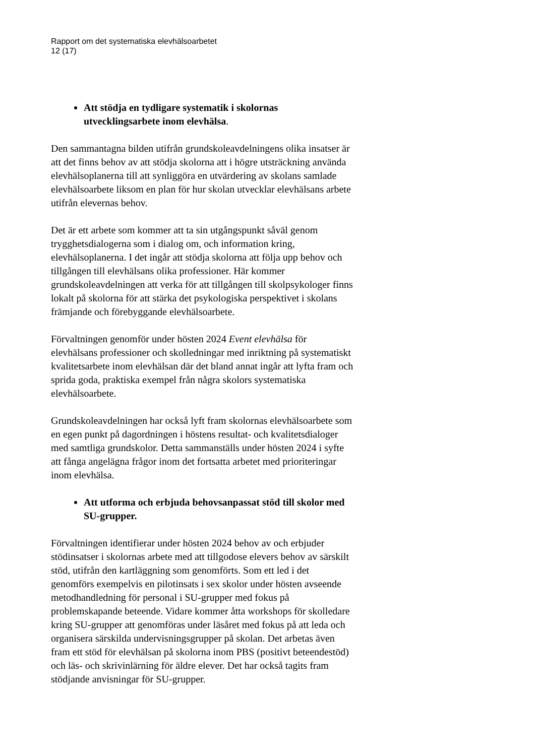Rapport om det systematiska elevhälsoarbetet
12 (17)
Att stödja en tydligare systematik i skolornas utvecklingsarbete inom elevhälsa.
Den sammantagna bilden utifrån grundskoleavdelningens olika insatser är att det finns behov av att stödja skolorna att i högre utsträckning använda elevhälsoplanerna till att synliggöra en utvärdering av skolans samlade elevhälsoarbete liksom en plan för hur skolan utvecklar elevhälsans arbete utifrån elevernas behov.
Det är ett arbete som kommer att ta sin utgångspunkt såväl genom trygghetsdialogerna som i dialog om, och information kring, elevhälsoplanerna. I det ingår att stödja skolorna att följa upp behov och tillgången till elevhälsans olika professioner. Här kommer grundskoleavdelningen att verka för att tillgången till skolpsykologer finns lokalt på skolorna för att stärka det psykologiska perspektivet i skolans främjande och förebyggande elevhälsoarbete.
Förvaltningen genomför under hösten 2024 Event elevhälsa för elevhälsans professioner och skolledningar med inriktning på systematiskt kvalitetsarbete inom elevhälsan där det bland annat ingår att lyfta fram och sprida goda, praktiska exempel från några skolors systematiska elevhälsoarbete.
Grundskoleavdelningen har också lyft fram skolornas elevhälsoarbete som en egen punkt på dagordningen i höstens resultat- och kvalitetsdialoger med samtliga grundskolor. Detta sammanställs under hösten 2024 i syfte att fånga angelägna frågor inom det fortsatta arbetet med prioriteringar inom elevhälsa.
Att utforma och erbjuda behovsanpassat stöd till skolor med SU-grupper.
Förvaltningen identifierar under hösten 2024 behov av och erbjuder stödinsatser i skolornas arbete med att tillgodose elevers behov av särskilt stöd, utifrån den kartläggning som genomförts. Som ett led i det genomförs exempelvis en pilotinsats i sex skolor under hösten avseende metodhandledning för personal i SU-grupper med fokus på problemskapande beteende. Vidare kommer åtta workshops för skolledare kring SU-grupper att genomföras under läsåret med fokus på att leda och organisera särskilda undervisningsgrupper på skolan. Det arbetas även fram ett stöd för elevhälsan på skolorna inom PBS (positivt beteendestöd) och läs- och skrivinlärning för äldre elever. Det har också tagits fram stödjande anvisningar för SU-grupper.